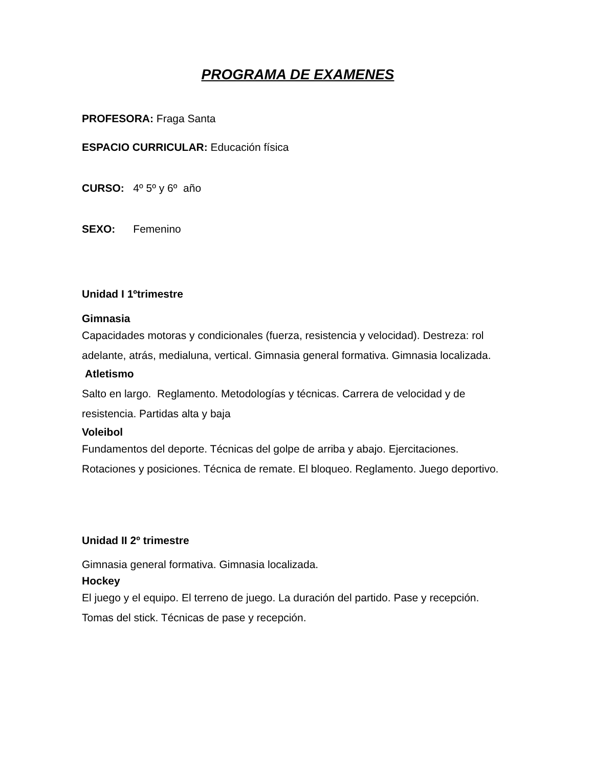PROGRAMA DE EXAMENES
PROFESORA: Fraga Santa
ESPACIO CURRICULAR: Educación física
CURSO: 4º 5º y 6º año
SEXO: Femenino
Unidad I 1ºtrimestre
Gimnasia
Capacidades motoras y condicionales (fuerza, resistencia y velocidad). Destreza: rol adelante, atrás, medialuna, vertical. Gimnasia general formativa. Gimnasia localizada.
Atletismo
Salto en largo. Reglamento. Metodologías y técnicas. Carrera de velocidad y de resistencia. Partidas alta y baja
Voleibol
Fundamentos del deporte. Técnicas del golpe de arriba y abajo. Ejercitaciones. Rotaciones y posiciones. Técnica de remate. El bloqueo. Reglamento. Juego deportivo.
Unidad II 2º trimestre
Gimnasia general formativa. Gimnasia localizada.
Hockey
El juego y el equipo. El terreno de juego. La duración del partido. Pase y recepción. Tomas del stick. Técnicas de pase y recepción.